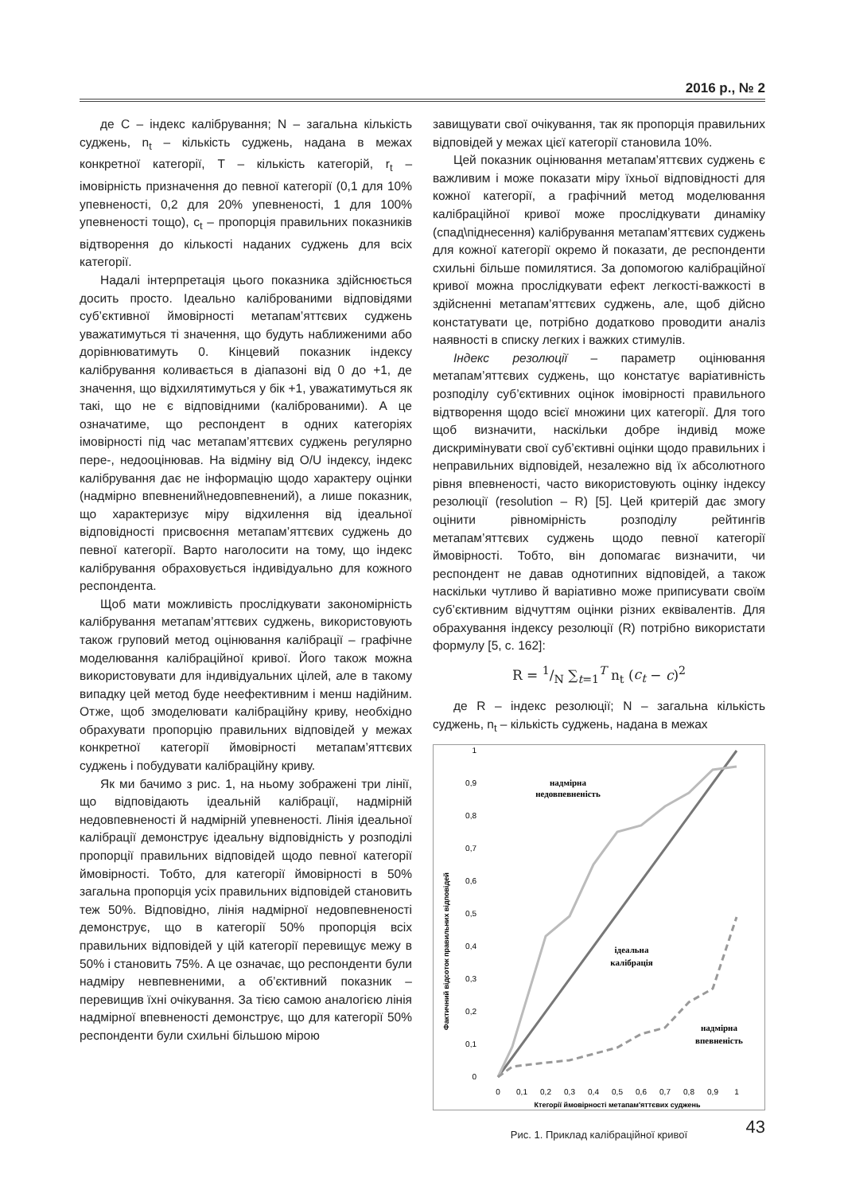2016 р., № 2
де C – індекс калібрування; N – загальна кількість суджень, n<sub>t</sub> – кількість суджень, надана в межах конкретної категорії, T – кількість категорій, r<sub>t</sub> – імовірність призначення до певної категорії (0,1 для 10% упевненості, 0,2 для 20% упевненості, 1 для 100% упевненості тощо), c<sub>t</sub> – пропорція правильних показників відтворення до кількості наданих суджень для всіх категорії.
Надалі інтерпретація цього показника здійснюється досить просто. Ідеально каліброваними відповідями суб’єктивної ймовірності метапам’яттєвих суджень уважатимуться ті значення, що будуть наближеними або дорівнюватимуть 0. Кінцевий показник індексу калібрування коливається в діапазоні від 0 до +1, де значення, що відхилятимуться у бік +1, уважатимуться як такі, що не є відповідними (каліброваними). А це означатиме, що респондент в одних категоріях імовірності під час метапам’яттєвих суджень регулярно пере-, недооцінював. На відміну від O/U індексу, індекс калібрування дає не інформацію щодо характеру оцінки (надмірно впевнений\недовпевнений), а лише показник, що характеризує міру відхилення від ідеальної відповідності присвоєння метапам’яттєвих суджень до певної категорії. Варто наголосити на тому, що індекс калібрування обраховується індивідуально для кожного респондента.
Щоб мати можливість прослідкувати закономірність калібрування метапам’яттєвих суджень, використовують також груповий метод оцінювання калібрації – графічне моделювання калібраційної кривої. Його також можна використовувати для індивідуальних цілей, але в такому випадку цей метод буде неефективним і менш надійним. Отже, щоб змоделювати калібраційну криву, необхідно обрахувати пропорцію правильних відповідей у межах конкретної категорії ймовірності метапам’яттєвих суджень і побудувати калібраційну криву.
Як ми бачимо з рис. 1, на ньому зображені три лінії, що відповідають ідеальній калібрації, надмірній недовпевненості й надмірній упевненості. Лінія ідеальної калібрації демонструє ідеальну відповідність у розподілі пропорції правильних відповідей щодо певної категорії ймовірності. Тобто, для категорії ймовірності в 50% загальна пропорція усіх правильних відповідей становить теж 50%. Відповідно, лінія надмірної недовпевненості демонструє, що в категорії 50% пропорція всіх правильних відповідей у цій категорії перевищує межу в 50% і становить 75%. А це означає, що респонденти були надміру невпевненими, а об’єктивний показник – перевищив їхні очікування. За тією самою аналогією лінія надмірної впевненості демонструє, що для категорії 50% респонденти були схильні більшою мірою
завищувати свої очікування, так як пропорція правильних відповідей у межах цієї категорії становила 10%.
Цей показник оцінювання метапам’яттєвих суджень є важливим і може показати міру їхньої відповідності для кожної категорії, а графічний метод моделювання калібраційної кривої може прослідкувати динаміку (спад\піднесення) калібрування метапам’яттєвих суджень для кожної категорії окремо й показати, де респонденти схильні більше помилятися. За допомогою калібраційної кривої можна прослідкувати ефект легкості-важкості в здійсненні метапам’яттєвих суджень, але, щоб дійсно констатувати це, потрібно додатково проводити аналіз наявності в списку легких і важких стимулів.
Індекс резолюції – параметр оцінювання метапам’яттєвих суджень, що констатує варіативність розподілу суб’єктивних оцінок імовірності правильного відтворення щодо всієї множини цих категорії. Для того щоб визначити, наскільки добре індивід може дискримінувати свої суб’єктивні оцінки щодо правильних і неправильних відповідей, незалежно від їх абсолютного рівня впевненості, часто використовують оцінку індексу резолюції (resolution – R) [5]. Цей критерій дає змогу оцінити рівномірність розподілу рейтингів метапам’яттєвих суджень щодо певної категорії ймовірності. Тобто, він допомагає визначити, чи респондент не давав однотипних відповідей, а також наскільки чутливо й варіативно може приписувати своїм суб’єктивним відчуттям оцінки різних еквівалентів. Для обрахування індексу резолюції (R) потрібно використати формулу [5, с. 162]:
R = 1/N ∑<sub>t=1</sub><sup>T</sup> n<sub>t</sub> (c<sub>t</sub> − c)<sup>2</sup>
де R – індекс резолюції; N – загальна кількість суджень, n<sub>t</sub> – кількість суджень, надана в межах
Фактичний відсоток правильних відповідей
1
0,9
0,8
0,7
0,6
0,5
0,4
0,3
0,2
0,1
0
0
0,1
0,2
0,3
0,4
0,5
0,6
0,7
0,8
0,9
1
Ктегорії ймовірності метапам'яттєвих суджень
надмірна
недовпевненість
ідеальна
калібрація
надмірна
впевненість
Рис. 1. Приклад калібраційної кривої
43